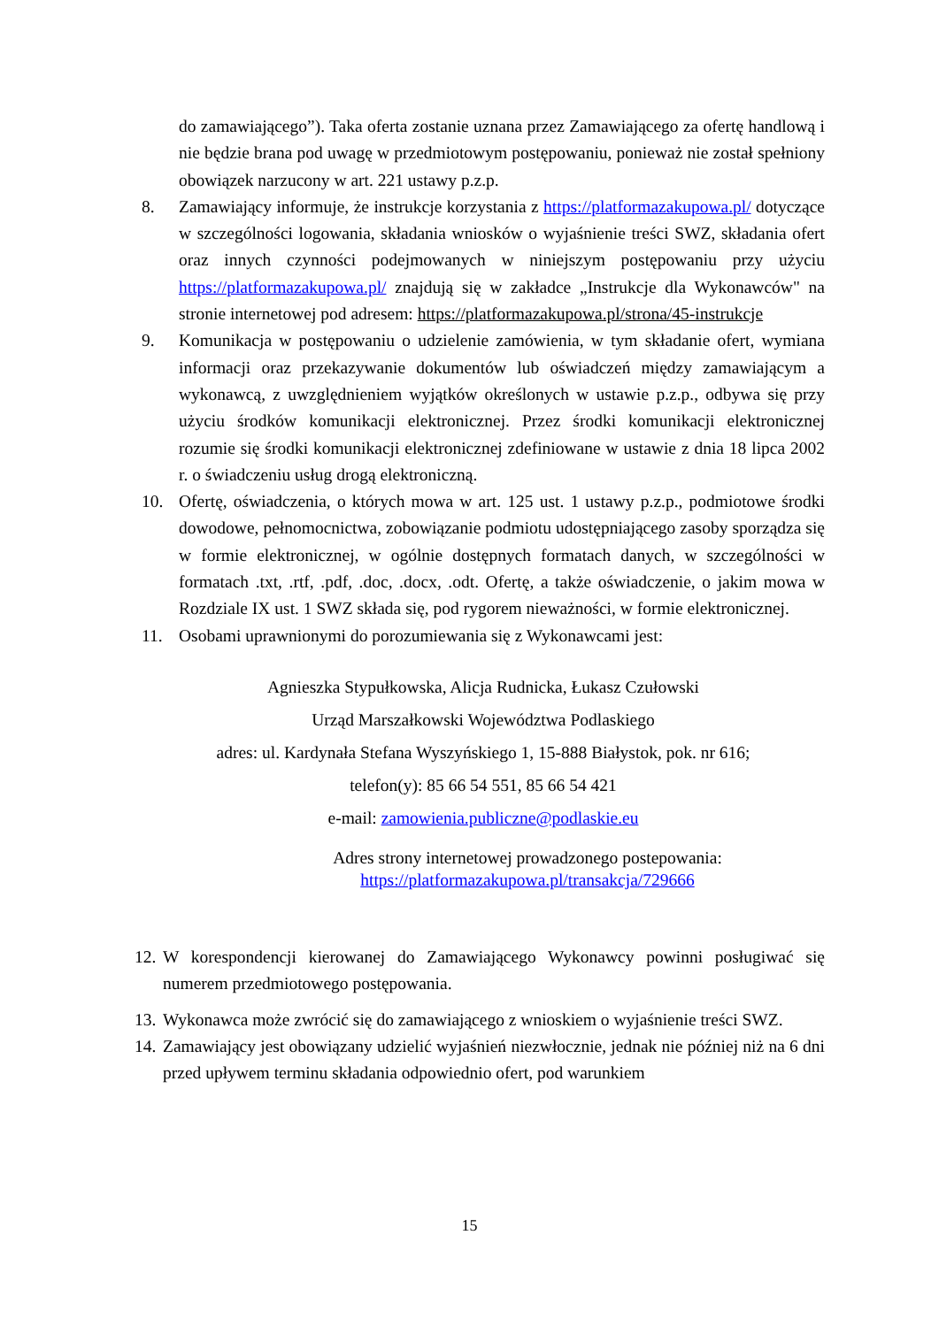do zamawiającego”). Taka oferta zostanie uznana przez Zamawiającego za ofertę handlową i nie będzie brana pod uwagę w przedmiotowym postępowaniu, ponieważ nie został spełniony obowiązek narzucony w art. 221 ustawy p.z.p.
8. Zamawiający informuje, że instrukcje korzystania z https://platformazakupowa.pl/ dotyczące w szczególności logowania, składania wniosków o wyjaśnienie treści SWZ, składania ofert oraz innych czynności podejmowanych w niniejszym postępowaniu przy użyciu https://platformazakupowa.pl/ znajdują się w zakładce „Instrukcje dla Wykonawców" na stronie internetowej pod adresem: https://platformazakupowa.pl/strona/45-instrukcje
9. Komunikacja w postępowaniu o udzielenie zamówienia, w tym składanie ofert, wymiana informacji oraz przekazywanie dokumentów lub oświadczeń między zamawiającym a wykonawcą, z uwzględnieniem wyjątków określonych w ustawie p.z.p., odbywa się przy użyciu środków komunikacji elektronicznej. Przez środki komunikacji elektronicznej rozumie się środki komunikacji elektronicznej zdefiniowane w ustawie z dnia 18 lipca 2002 r. o świadczeniu usług drogą elektroniczną.
10. Ofertę, oświadczenia, o których mowa w art. 125 ust. 1 ustawy p.z.p., podmiotowe środki dowodowe, pełnomocnictwa, zobowiązanie podmiotu udostępniającego zasoby sporządza się w formie elektronicznej, w ogólnie dostępnych formatach danych, w szczególności w formatach .txt, .rtf, .pdf, .doc, .docx, .odt. Ofertę, a także oświadczenie, o jakim mowa w Rozdziale IX ust. 1 SWZ składa się, pod rygorem nieważności, w formie elektronicznej.
11. Osobami uprawnionymi do porozumiewania się z Wykonawcami jest:
Agnieszka Stypułkowska, Alicja Rudnicka, Łukasz Czułowski
Urząd Marszałkowski Województwa Podlaskiego
adres: ul. Kardynała Stefana Wyszyńskiego 1, 15-888 Białystok, pok. nr 616;
telefon(y): 85 66 54 551, 85 66 54 421
e-mail: zamowienia.publiczne@podlaskie.eu
Adres strony internetowej prowadzonego postepowania:
https://platformazakupowa.pl/transakcja/729666
12. W korespondencji kierowanej do Zamawiającego Wykonawcy powinni posługiwać się numerem przedmiotowego postępowania.
13. Wykonawca może zwrócić się do zamawiającego z wnioskiem o wyjaśnienie treści SWZ.
14. Zamawiający jest obowiązany udzielić wyjaśnień niezwłocznie, jednak nie później niż na 6 dni przed upływem terminu składania odpowiednio ofert, pod warunkiem
15